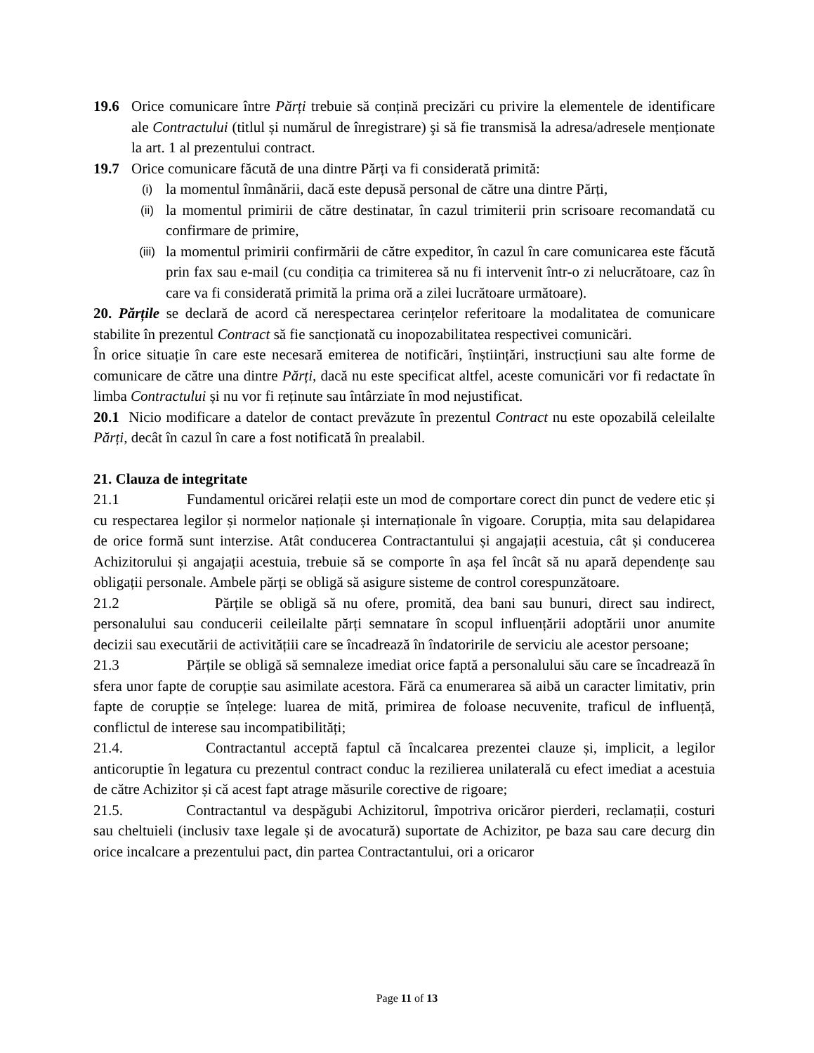19.6 Orice comunicare între Părți trebuie să conțină precizări cu privire la elementele de identificare ale Contractului (titlul și numărul de înregistrare) şi să fie transmisă la adresa/adresele menționate la art. 1 al prezentului contract.
19.7 Orice comunicare făcută de una dintre Părți va fi considerată primită:
(i) la momentul înmânării, dacă este depusă personal de către una dintre Părți,
(ii) la momentul primirii de către destinatar, în cazul trimiterii prin scrisoare recomandată cu confirmare de primire,
(iii) la momentul primirii confirmării de către expeditor, în cazul în care comunicarea este făcută prin fax sau e-mail (cu condiția ca trimiterea să nu fi intervenit într-o zi nelucrătoare, caz în care va fi considerată primită la prima oră a zilei lucrătoare următoare).
20. Părțile se declară de acord că nerespectarea cerințelor referitoare la modalitatea de comunicare stabilite în prezentul Contract să fie sancționată cu inopozabilitatea respectivei comunicări.
În orice situație în care este necesară emiterea de notificări, înștiințări, instrucțiuni sau alte forme de comunicare de către una dintre Părți, dacă nu este specificat altfel, aceste comunicări vor fi redactate în limba Contractului și nu vor fi reținute sau întârziate în mod nejustificat.
20.1 Nicio modificare a datelor de contact prevăzute în prezentul Contract nu este opozabilă celeilalte Părți, decât în cazul în care a fost notificată în prealabil.
21. Clauza de integritate
21.1 Fundamentul oricărei relații este un mod de comportare corect din punct de vedere etic și cu respectarea legilor și normelor naționale și internaționale în vigoare. Corupția, mita sau delapidarea de orice formă sunt interzise. Atât conducerea Contractantului și angajații acestuia, cât și conducerea Achizitorului și angajații acestuia, trebuie să se comporte în așa fel încât să nu apară dependențe sau obligații personale. Ambele părți se obligă să asigure sisteme de control corespunzătoare.
21.2 Părțile se obligă să nu ofere, promită, dea bani sau bunuri, direct sau indirect, personalului sau conducerii ceileilalte părți semnatare în scopul influențării adoptării unor anumite decizii sau executării de activitățiii care se încadrează în îndatoririle de serviciu ale acestor persoane;
21.3 Părțile se obligă să semnaleze imediat orice faptă a personalului său care se încadrează în sfera unor fapte de corupție sau asimilate acestora. Fără ca enumerarea să aibă un caracter limitativ, prin fapte de corupție se înțelege: luarea de mită, primirea de foloase necuvenite, traficul de influență, conflictul de interese sau incompatibilități;
21.4. Contractantul acceptă faptul că încalcarea prezentei clauze și, implicit, a legilor anticoruptie în legatura cu prezentul contract conduc la rezilierea unilaterală cu efect imediat a acestuia de către Achizitor și că acest fapt atrage măsurile corective de rigoare;
21.5. Contractantul va despăgubi Achizitorul, împotriva oricăror pierderi, reclamații, costuri sau cheltuieli (inclusiv taxe legale și de avocatură) suportate de Achizitor, pe baza sau care decurg din orice incalcare a prezentului pact, din partea Contractantului, ori a oricaror
Page 11 of 13